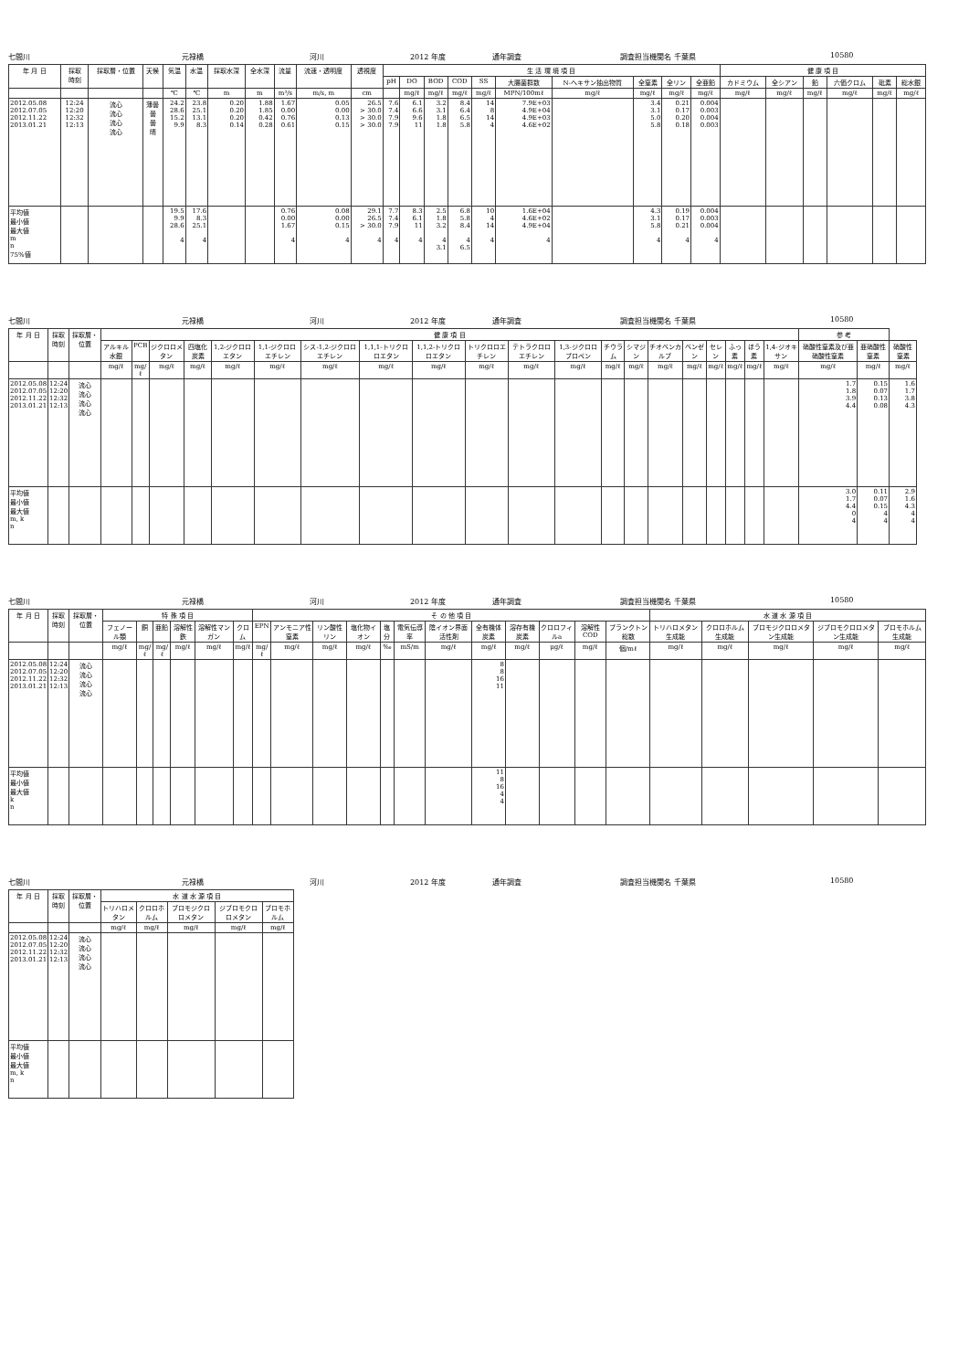七間川 元禄橋 河川 2012 年度 通年調査 調査担当機関名 千葉県 10580
| 年 月 日 | 採取 時刻 | 採取層・位置 | 天候 | 気温 | 水温 | 採取水深 | 全水深 | 流量 | 流速・透明度 | 透視度 | 生 活 環 境 項 目 | | | | | | | | | | 健 康 項 目 | | | | | |
| --- | --- | --- | --- | --- | --- | --- | --- | --- | --- | --- | --- | --- | --- | --- | --- | --- | --- | --- | --- | --- | --- | --- | --- | --- | --- | --- |
| | | | | | | | | | | | pH | DO | BOD | COD | SS | 大腸菌群数 | N-ヘキサン抽出物質 | 全窒素 | 全リン | 全亜鉛 | カドミウム | 全シアン | 鉛 | 六価クロム | 砒素 | 総水銀 |
| | | | | ℃ | ℃ | m | m | m³/s | m/s, m | cm | | mg/ℓ | mg/ℓ | mg/ℓ | mg/ℓ | MPN/100mℓ | mg/ℓ | mg/ℓ | mg/ℓ | mg/ℓ | mg/ℓ | mg/ℓ | mg/ℓ | mg/ℓ | mg/ℓ | mg/ℓ |
| 2012.05.08 2012.07.05 2012.11.22 2013.01.21 | 12:24 12:20 12:32 12:13 | 流心 流心 流心 流心 | 薄曇 曇 曇 晴 | 24.2 28.6 15.2 9.9 | 23.8 25.1 13.1 8.3 | 0.20 0.20 0.20 0.14 | 1.88 1.85 0.42 0.28 | 1.67 0.00 0.76 0.61 | 0.05 0.00 0.13 0.15 | 26.5 > 30.0 > 30.0 > 30.0 | 7.6 7.4 7.9 7.9 | 6.1 6.6 9.6 11 | 3.2 3.1 1.8 1.8 | 8.4 6.4 6.5 5.8 | 14 8 14 4 | 7.9E+03 4.9E+04 4.9E+03 4.6E+02 | | 3.4 3.1 5.0 5.8 | 0.21 0.17 0.20 0.18 | 0.004 0.003 0.004 0.003 | | | | | | |
| 平均値 最小値 最大値 m n 75%値 | | | | 19.5 9.9 28.6 4 | 17.6 8.3 25.1 4 | | | 0.76 0.00 1.67 4 | 0.08 0.00 0.15 4 | 29.1 26.5 > 30.0 4 | 7.7 7.4 7.9 4 | 8.3 6.1 11 4 | 2.5 1.8 3.2 4 3.1 | 6.8 5.8 8.4 4 6.5 | 10 4 14 4 | 1.6E+04 4.6E+02 4.9E+04 4 | | 4.3 3.1 5.8 4 | 0.19 0.17 0.21 4 | 0.004 0.003 0.004 4 | | | | | | |
七間川 元禄橋 河川 2012 年度 通年調査 調査担当機関名 千葉県 10580
| 年 月 日 | 採取 時刻 | 採取層・位置 | 健 康 項 目 | | | | | | | | | | | | | | | | | | | | 参 考 | | |
| --- | --- | --- | --- | --- | --- | --- | --- | --- | --- | --- | --- | --- | --- | --- | --- | --- | --- | --- | --- | --- | --- | --- | --- | --- | --- |
| | | | アルキル水銀 | PCB | ジクロロメタン | 四塩化炭素 | 1,2-ジクロロエタン | 1,1-ジクロロエチレン | シス-1,2-ジクロロエチレン | 1,1,1-トリクロロエタン | 1,1,2-トリクロロエタン | トリクロロエチレン | テトラクロロエチレン | 1,3-ジクロロプロペン | チウラム | シマジン | チオベンカルブ | ベンゼン | セレン | ふっ素 | ほう素 | 1,4-ジオキサン | 硝酸性窒素及び亜硝酸性窒素 | 亜硝酸性窒素 | 硝酸性窒素 |
| | | | mg/ℓ | mg/ℓ | mg/ℓ | mg/ℓ | mg/ℓ | mg/ℓ | mg/ℓ | mg/ℓ | mg/ℓ | mg/ℓ | mg/ℓ | mg/ℓ | mg/ℓ | mg/ℓ | mg/ℓ | mg/ℓ | mg/ℓ | mg/ℓ | mg/ℓ | mg/ℓ | mg/ℓ | mg/ℓ | mg/ℓ |
| 2012.05.08 2012.07.05 2012.11.22 2013.01.21 | 12:24 12:20 12:32 12:13 | 流心 流心 流心 流心 | | | | | | | | | | | | | | | | | | | | | 1.7 1.8 3.9 4.4 | 0.15 0.07 0.13 0.08 | 1.6 1.7 3.8 4.3 |
| 平均値 最小値 最大値 m, k n | | | | | | | | | | | | | | | | | | | | | | | 3.0 1.7 4.4 0 4 | 0.11 0.07 0.15 4 4 | 2.9 1.6 4.3 4 4 |
七間川 元禄橋 河川 2012 年度 通年調査 調査担当機関名 千葉県 10580
| 年 月 日 | 採取 時刻 | 採取層・位置 | 特 殊 項 目 | | | | | | そ の 他 項 目 | | | | | | | | | | | | 水 道 水 源 項 目 | | | | |
| --- | --- | --- | --- | --- | --- | --- | --- | --- | --- | --- | --- | --- | --- | --- | --- | --- | --- | --- | --- | --- | --- | --- | --- | --- | --- |
| | | | フェノール類 | 銅 | 亜鉛 | 溶解性鉄 | 溶解性マンガン | クロム | EPN | アンモニア性窒素 | リン酸性リン | 塩化物イオン | 塩分 | 電気伝導率 | 陰イオン界面活性剤 | 全有機体炭素 | 溶存有機炭素 | クロロフィルa | 溶解性COD | プランクトン総数 | トリハロメタン生成能 | クロロホルム生成能 | ブロモジクロロメタン生成能 | ジブロモクロロメタン生成能 | ブロモホルム生成能 |
| | | | mg/ℓ | mg/ℓ | mg/ℓ | mg/ℓ | mg/ℓ | mg/ℓ | mg/ℓ | mg/ℓ | mg/ℓ | mg/ℓ | ‰ | mS/m | mg/ℓ | mg/ℓ | mg/ℓ | μg/ℓ | mg/ℓ | 個/mℓ | mg/ℓ | mg/ℓ | mg/ℓ | mg/ℓ | mg/ℓ |
| 2012.05.08 2012.07.05 2012.11.22 2013.01.21 | 12:24 12:20 12:32 12:13 | 流心 流心 流心 流心 | | | | | | | | | | | | | | 8 8 16 11 | | | | | | | | | |
| 平均値 最小値 最大値 k n | | | | | | | | | | | | | | | | 11 8 16 4 4 | | | | | | | | | |
七間川 元禄橋 河川 2012 年度 通年調査 調査担当機関名 千葉県 10580
| 年 月 日 | 採取 時刻 | 採取層・位置 | 水 道 水 源 項 目 | | | | |
| --- | --- | --- | --- | --- | --- | --- | --- |
| | | | トリハロメタン | クロロホルム | ブロモジクロロメタン | ジブロモクロロメタン | ブロモホルム |
| | | | mg/ℓ | mg/ℓ | mg/ℓ | mg/ℓ | mg/ℓ |
| 2012.05.08 2012.07.05 2012.11.22 2013.01.21 | 12:24 12:20 12:32 12:13 | 流心 流心 流心 流心 | | | | | |
| 平均値 最小値 最大値 m, k n | | | | | | | |